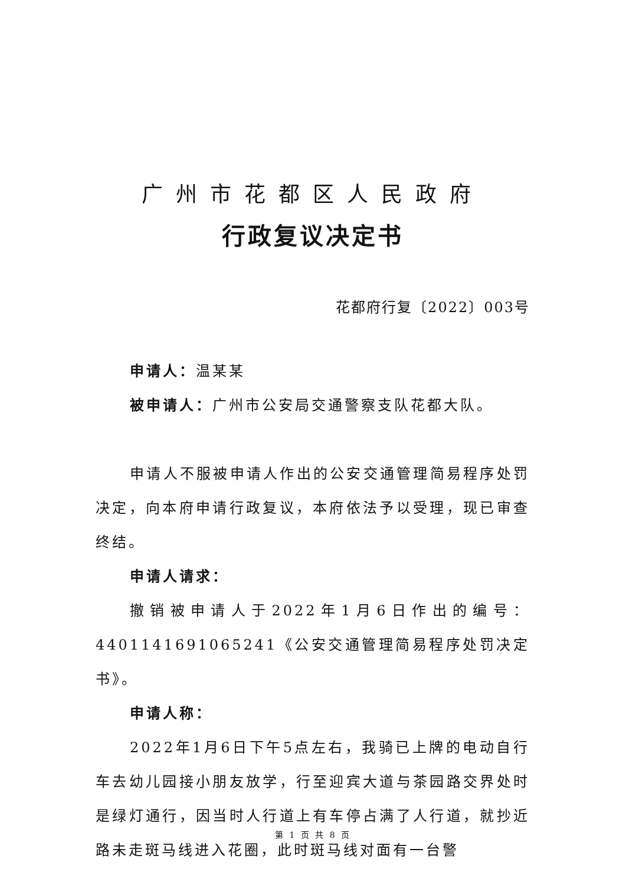广州市花都区人民政府
行政复议决定书
花都府行复〔2022〕003号
申请人：温某某
被申请人：广州市公安局交通警察支队花都大队。
申请人不服被申请人作出的公安交通管理简易程序处罚决定，向本府申请行政复议，本府依法予以受理，现已审查终结。
申请人请求：
撤销被申请人于2022年1月6日作出的编号：4401141691065241《公安交通管理简易程序处罚决定书》。
申请人称：
2022年1月6日下午5点左右，我骑已上牌的电动自行车去幼儿园接小朋友放学，行至迎宾大道与茶园路交界处时是绿灯通行，因当时人行道上有车停占满了人行道，就抄近路未走斑马线进入花圈，此时斑马线对面有一台警
第 1 页 共 8 页